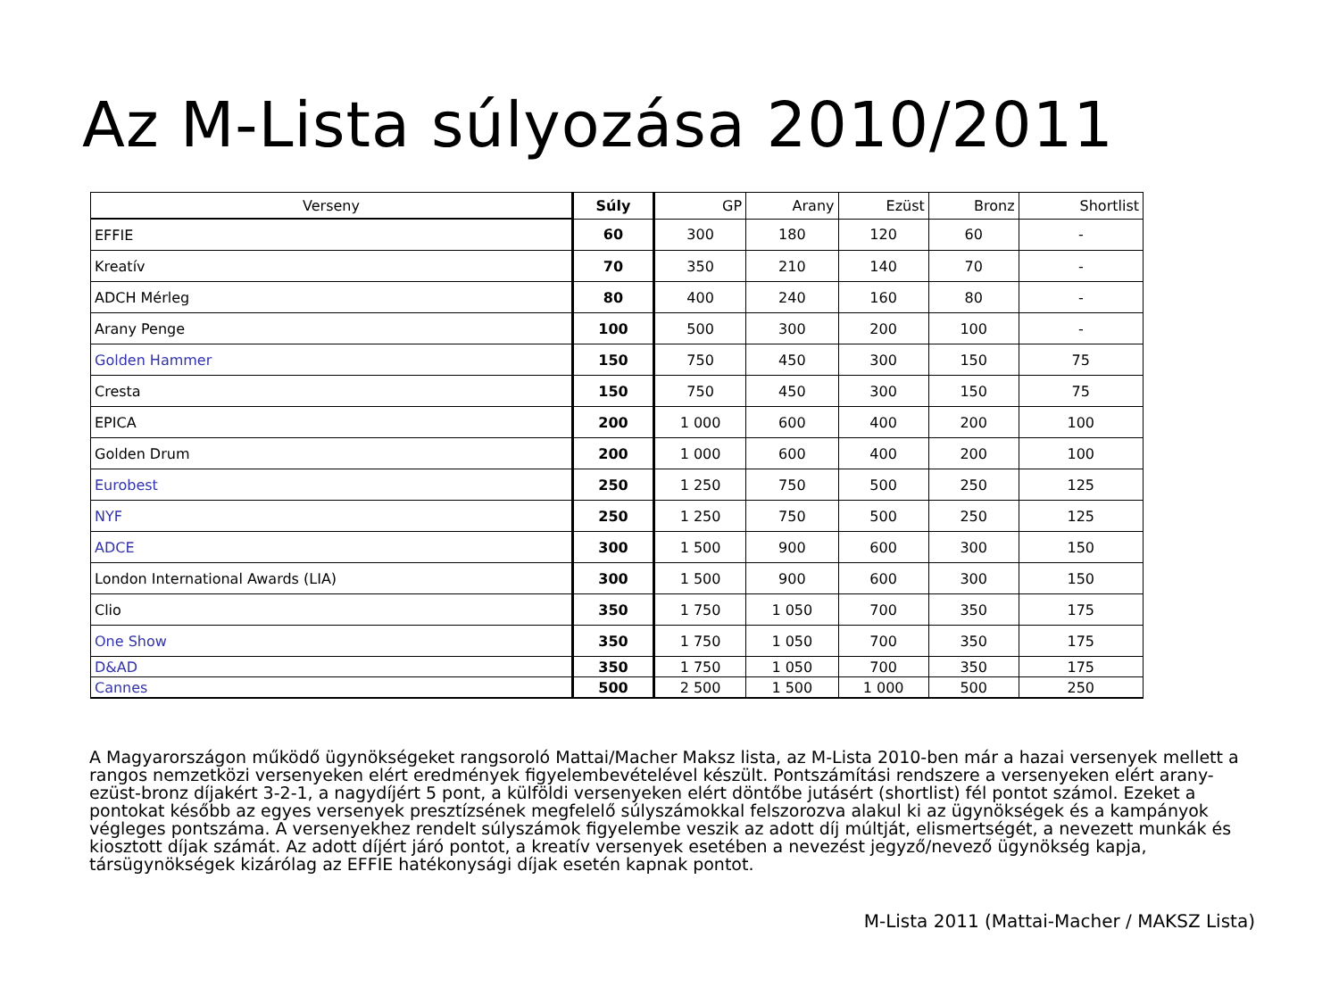Az M-Lista súlyozása 2010/2011
| Verseny | Súly | GP | Arany | Ezüst | Bronz | Shortlist |
| --- | --- | --- | --- | --- | --- | --- |
| EFFIE | 60 | 300 | 180 | 120 | 60 | - |
| Kreatív | 70 | 350 | 210 | 140 | 70 | - |
| ADCH Mérleg | 80 | 400 | 240 | 160 | 80 | - |
| Arany Penge | 100 | 500 | 300 | 200 | 100 | - |
| Golden Hammer | 150 | 750 | 450 | 300 | 150 | 75 |
| Cresta | 150 | 750 | 450 | 300 | 150 | 75 |
| EPICA | 200 | 1 000 | 600 | 400 | 200 | 100 |
| Golden Drum | 200 | 1 000 | 600 | 400 | 200 | 100 |
| Eurobest | 250 | 1 250 | 750 | 500 | 250 | 125 |
| NYF | 250 | 1 250 | 750 | 500 | 250 | 125 |
| ADCE | 300 | 1 500 | 900 | 600 | 300 | 150 |
| London International Awards (LIA) | 300 | 1 500 | 900 | 600 | 300 | 150 |
| Clio | 350 | 1 750 | 1 050 | 700 | 350 | 175 |
| One Show | 350 | 1 750 | 1 050 | 700 | 350 | 175 |
| D&AD | 350 | 1 750 | 1 050 | 700 | 350 | 175 |
| Cannes | 500 | 2 500 | 1 500 | 1 000 | 500 | 250 |
A Magyarországon működő ügynökségeket rangsoroló Mattai/Macher Maksz lista, az M-Lista 2010-ben már a hazai versenyek mellett a rangos nemzetközi versenyeken elért eredmények figyelembevételével készült. Pontszámítási rendszere a versenyeken elért arany-ezüst-bronz díjakért 3-2-1, a nagydíjért 5 pont, a külföldi versenyeken elért döntőbe jutásért (shortlist) fél pontot számol. Ezeket a pontokat később az egyes versenyek presztízsének megfelelő súlyszámokkal felszorozva alakul ki az ügynökségek és a kampányok végleges pontszáma. A versenyekhez rendelt súlyszámok figyelembe veszik az adott díj múltját, elismertségét, a nevezett munkák és kiosztott díjak számát. Az adott díjért járó pontot, a kreatív versenyek esetében a nevezést jegyző/nevező ügynökség kapja, társügynökségek kizárólag az EFFIE hatékonysági díjak esetén kapnak pontot.
M-Lista 2011 (Mattai-Macher / MAKSZ Lista)